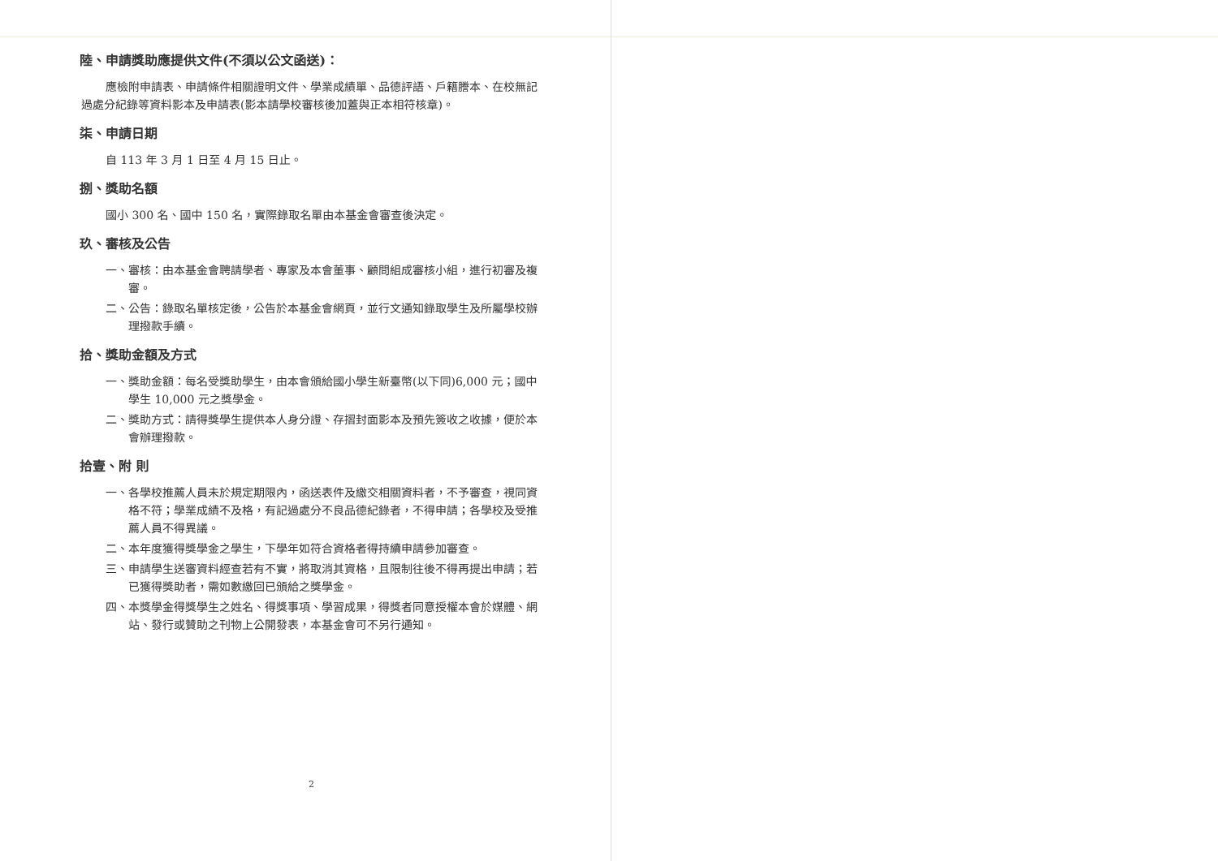陸、申請獎助應提供文件(不須以公文函送)：
應檢附申請表、申請條件相關證明文件、學業成績單、品德評語、戶籍謄本、在校無記過處分紀錄等資料影本及申請表(影本請學校審核後加蓋與正本相符核章)。
柒、申請日期
自 113 年 3 月 1 日至 4 月 15 日止。
捌、獎助名額
國小 300 名、國中 150 名，實際錄取名單由本基金會審查後決定。
玖、審核及公告
一、審核：由本基金會聘請學者、專家及本會董事、顧問組成審核小組，進行初審及複審。
二、公告：錄取名單核定後，公告於本基金會網頁，並行文通知錄取學生及所屬學校辦理撥款手續。
拾、獎助金額及方式
一、獎助金額：每名受獎助學生，由本會頒給國小學生新臺幣(以下同)6,000 元；國中學生 10,000 元之獎學金。
二、獎助方式：請得獎學生提供本人身分證、存摺封面影本及預先簽收之收據，便於本會辦理撥款。
拾壹、附 則
一、各學校推薦人員未於規定期限內，函送表件及繳交相關資料者，不予審查，視同資格不符；學業成績不及格，有記過處分不良品德紀錄者，不得申請；各學校及受推薦人員不得異議。
二、本年度獲得獎學金之學生，下學年如符合資格者得持續申請參加審查。
三、申請學生送審資料經查若有不實，將取消其資格，且限制往後不得再提出申請；若已獲得獎助者，需如數繳回已頒給之獎學金。
四、本獎學金得獎學生之姓名、得獎事項、學習成果，得獎者同意授權本會於媒體、網站、發行或贊助之刊物上公開發表，本基金會可不另行通知。
2